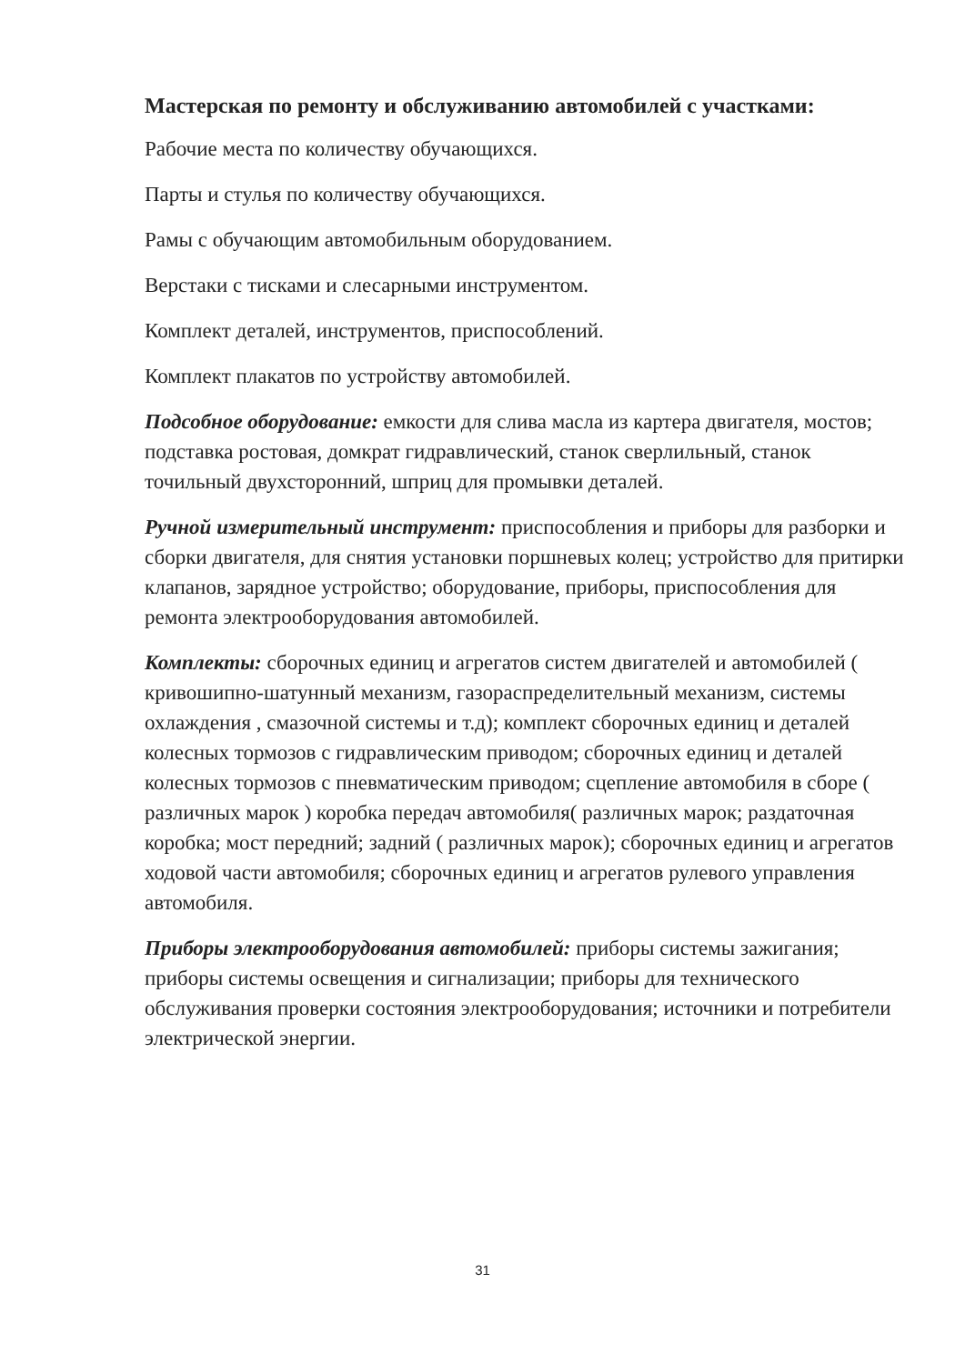Мастерская по ремонту и обслуживанию автомобилей с участками:
Рабочие места по количеству обучающихся.
Парты и стулья по количеству обучающихся.
Рамы с обучающим автомобильным оборудованием.
Верстаки с тисками и слесарными инструментом.
Комплект деталей, инструментов, приспособлений.
Комплект плакатов по устройству автомобилей.
Подсобное оборудование: емкости для слива масла из картера двигателя, мостов; подставка ростовая, домкрат гидравлический, станок сверлильный, станок точильный двухсторонний, шприц для промывки деталей.
Ручной измерительный инструмент: приспособления и приборы для разборки и сборки двигателя, для снятия установки поршневых колец; устройство для притирки клапанов, зарядное устройство; оборудование, приборы, приспособления для ремонта электрооборудования автомобилей.
Комплекты: сборочных единиц и агрегатов систем двигателей и автомобилей ( кривошипно-шатунный механизм, газораспределительный механизм, системы охлаждения , смазочной системы и т.д); комплект сборочных единиц и деталей колесных тормозов с гидравлическим приводом; сборочных единиц и деталей колесных тормозов с пневматическим приводом; сцепление автомобиля в сборе ( различных марок ) коробка передач автомобиля( различных марок; раздаточная коробка; мост передний; задний ( различных марок); сборочных единиц и агрегатов ходовой части автомобиля; сборочных единиц и агрегатов рулевого управления автомобиля.
Приборы электрооборудования автомобилей: приборы системы зажигания; приборы системы освещения и сигнализации; приборы для технического обслуживания проверки состояния электрооборудования; источники и потребители электрической энергии.
31